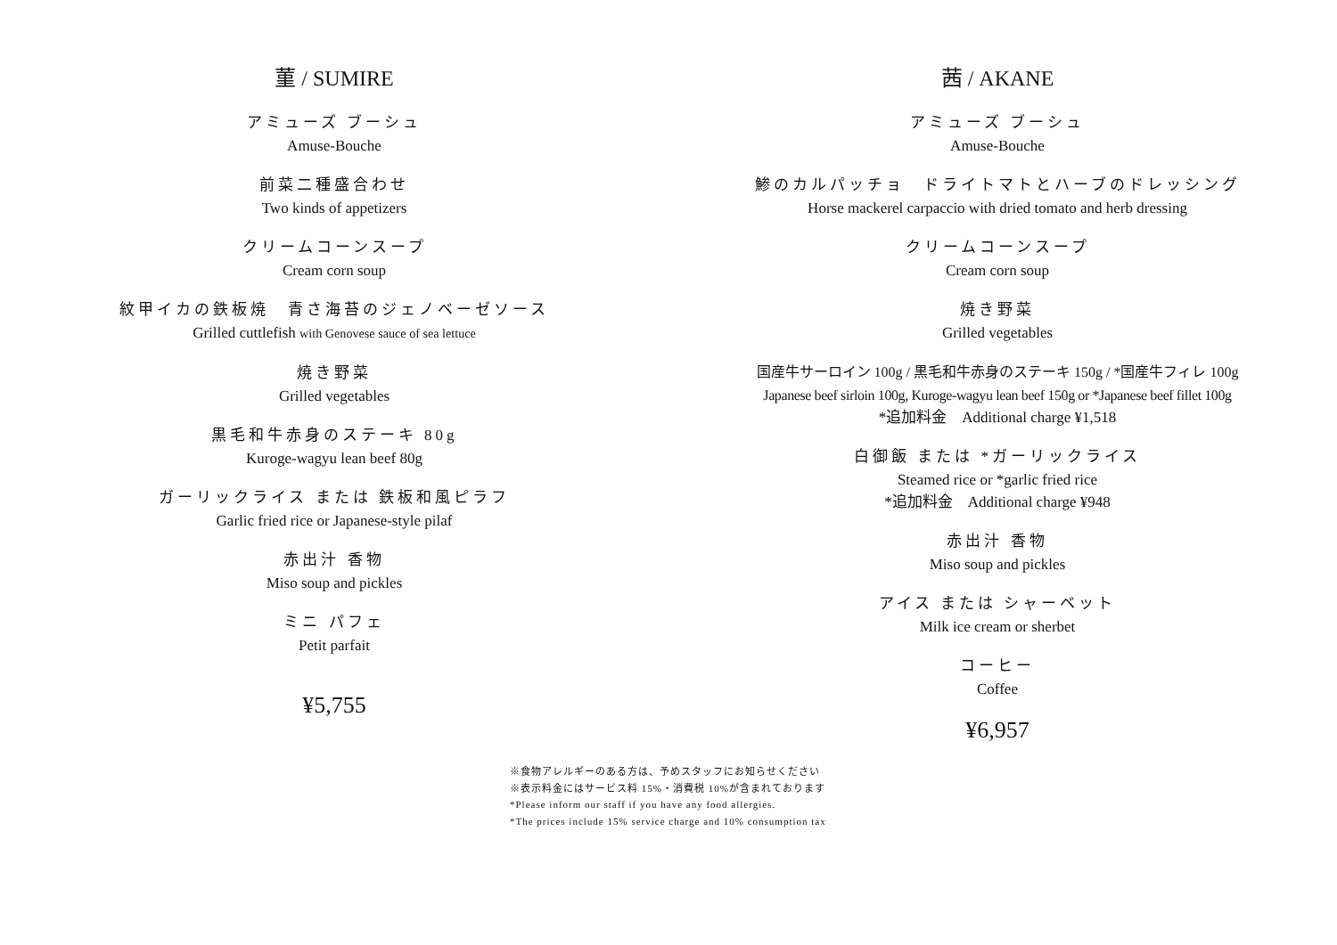菫 / SUMIRE
アミューズ ブーシュ
Amuse-Bouche
前菜二種盛合わせ
Two kinds of appetizers
クリームコーンスープ
Cream corn soup
紋甲イカの鉄板焼　青さ海苔のジェノベーゼソース
Grilled cuttlefish with Genovese sauce of sea lettuce
焼き野菜
Grilled vegetables
黒毛和牛赤身のステーキ 80g
Kuroge-wagyu lean beef 80g
ガーリックライス または 鉄板和風ピラフ
Garlic fried rice or Japanese-style pilaf
赤出汁 香物
Miso soup and pickles
ミニ パフェ
Petit parfait
¥5,755
茜 / AKANE
アミューズ ブーシュ
Amuse-Bouche
鯵のカルパッチョ　ドライトマトとハーブのドレッシング
Horse mackerel carpaccio with dried tomato and herb dressing
クリームコーンスープ
Cream corn soup
焼き野菜
Grilled vegetables
国産牛サーロイン 100g / 黒毛和牛赤身のステーキ 150g / *国産牛フィレ 100g
Japanese beef sirloin 100g, Kuroge-wagyu lean beef 150g or *Japanese beef fillet 100g
*追加料金　Additional charge ¥1,518
白御飯 または *ガーリックライス
Steamed rice or *garlic fried rice
*追加料金　Additional charge ¥948
赤出汁 香物
Miso soup and pickles
アイス または シャーベット
Milk ice cream or sherbet
コーヒー
Coffee
¥6,957
※食物アレルギーのある方は、予めスタッフにお知らせください
※表示料金にはサービス料 15%・消費税 10%が含まれております
*Please inform our staff if you have any food allergies.
*The prices include 15% service charge and 10% consumption tax